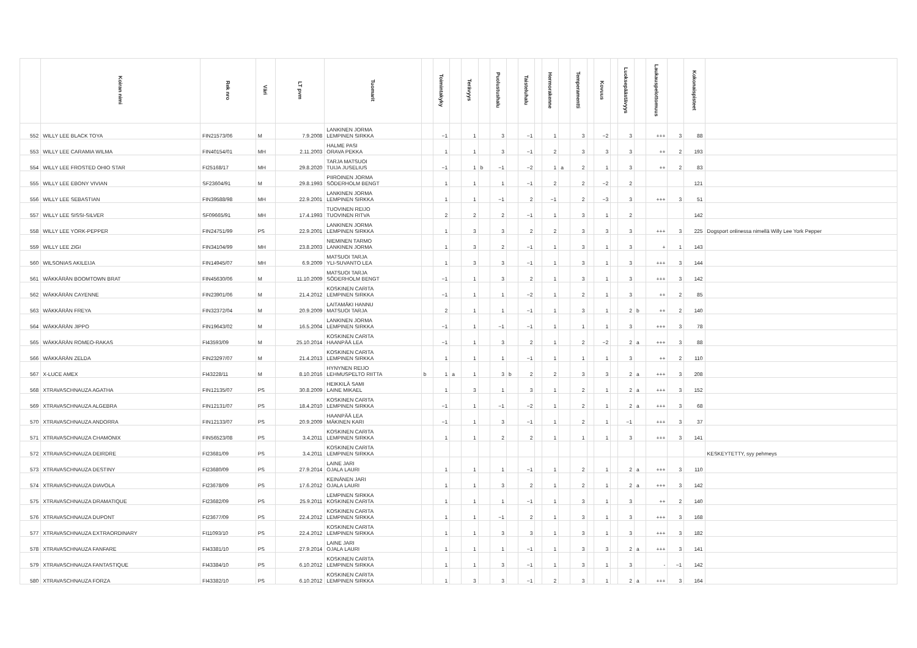| | Koiran nimi | Rek nro | Väri | LT pvm | Tuomarit | | Toimintakyky | | Terävyys | | Puolustushalu | | Taisteluhalu | | Hermorakenne | | Temperamentti | | Kovuus | | Luoksepäästävyys | | Laukauspelottomuus | | Kokonaispisteet | |
| --- | --- | --- | --- | --- | --- | --- | --- | --- | --- | --- | --- | --- | --- | --- | --- | --- | --- | --- | --- | --- | --- | --- | --- | --- | --- | --- |
| 552 | WILLY LEE BLACK TOYA | FIN21573/06 | M | 7.9.2008 | LANKINEN JORMA LEMPINEN SIRKKA | | −1 | | 1 | | 3 | | −1 | | 1 | | 3 | | −2 | | 3 | | +++ | 3 | 88 | |
| 553 | WILLY LEE CARAMIA WILMA | FIN40154/01 | MH | 2.11.2003 | HALME PASI ORAVA PEKKA | | 1 | | 1 | | 3 | | −1 | | 2 | | 3 | | 3 | | 3 | | ++ | 2 | 193 | |
| 554 | WILLY LEE FROSTED OHIO STAR | FI25168/17 | MH | 29.8.2020 | TARJA MATSUOI TUIJA JUSELIUS | | −1 | | 1 | b | −1 | | −2 | | 1 | a | 2 | | 1 | | 3 | | ++ | 2 | 83 | |
| 555 | WILLY LEE EBONY VIVIAN | SF23604/91 | M | 29.8.1993 | PIIROINEN JORMA SÖDERHOLM BENGT | | 1 | | 1 | | 1 | | −1 | | 2 | | 2 | | −2 | | 2 | | | | 121 | |
| 556 | WILLY LEE SEBASTIAN | FIN39588/98 | MH | 22.9.2001 | LANKINEN JORMA LEMPINEN SIRKKA | | 1 | | 1 | | −1 | | 2 | | −1 | | 2 | | −3 | | 3 | | +++ | 3 | 51 | |
| 557 | WILLY LEE SISSI-SILVER | SF09665/91 | MH | 17.4.1993 | TUOVINEN REIJO TUOVINEN RITVA | | 2 | | 2 | | 2 | | −1 | | 1 | | 3 | | 1 | | 2 | | | | 142 | |
| 558 | WILLY LEE YORK-PEPPER | FIN24751/99 | PS | 22.9.2001 | LANKINEN JORMA LEMPINEN SIRKKA | | 1 | | 3 | | 3 | | 2 | | 2 | | 3 | | 3 | | 3 | | +++ | 3 | 225 | Dogsport onlinessa nimellä Willy Lee York Pepper |
| 559 | WILLY LEE ZIGI | FIN34104/99 | MH | 23.8.2003 | NIEMINEN TARMO LANKINEN JORMA | | 1 | | 3 | | 2 | | −1 | | 1 | | 3 | | 1 | | 3 | | + | 1 | 143 | |
| 560 | WILSONIAS AKILEIJA | FIN14945/07 | MH | 6.9.2009 | MATSUOI TARJA YLI-SUVANTO LEA | | 1 | | 3 | | 3 | | −1 | | 1 | | 3 | | 1 | | 3 | | +++ | 3 | 144 | |
| 561 | WÄKKÄRÄN BOOMTOWN BRAT | FIN45630/06 | M | 11.10.2009 | MATSUOI TARJA SÖDERHOLM BENGT | | −1 | | 1 | | 3 | | 2 | | 1 | | 3 | | 1 | | 3 | | +++ | 3 | 142 | |
| 562 | WÄKKÄRÄN CAYENNE | FIN23901/06 | M | 21.4.2012 | KOSKINEN CARITA LEMPINEN SIRKKA | | −1 | | 1 | | 1 | | −2 | | 1 | | 2 | | 1 | | 3 | | ++ | 2 | 85 | |
| 563 | WÄKKÄRÄN FREYA | FIN32372/04 | M | 20.9.2009 | LAITAMÄKI HANNU MATSUOI TARJA | | 2 | | 1 | | 1 | | −1 | | 1 | | 3 | | 1 | | 2 | b | ++ | 2 | 140 | |
| 564 | WÄKKÄRÄN JIPPO | FIN19643/02 | M | 16.5.2004 | LANKINEN JORMA LEMPINEN SIRKKA | | −1 | | 1 | | −1 | | −1 | | 1 | | 1 | | 1 | | 3 | | +++ | 3 | 78 | |
| 565 | WÄKKÄRÄN ROMEO-RAKAS | FI43593/09 | M | 25.10.2014 | KOSKINEN CARITA HAANPÄÄ LEA | | −1 | | 1 | | 3 | | 2 | | 1 | | 2 | | −2 | | 2 | a | +++ | 3 | 88 | |
| 566 | WÄKKÄRÄN ZELDA | FIN23297/07 | M | 21.4.2013 | KOSKINEN CARITA LEMPINEN SIRKKA | | 1 | | 1 | | 1 | | −1 | | 1 | | 1 | | 1 | | 3 | | ++ | 2 | 110 | |
| 567 | X-LUCE AMEX | FI43228/11 | M | 8.10.2016 | HYNYNEN REIJO LEHMUSPELTO RIITTA | b | 1 | a | 1 | | 3 | b | 2 | | 2 | | 3 | | 3 | | 2 | a | +++ | 3 | 208 | |
| 568 | XTRAVASCHNAUZA AGATHA | FIN12135/07 | PS | 30.8.2009 | HEIKKILÄ SAMI LAINE MIKAEL | | 1 | | 3 | | 1 | | 3 | | 1 | | 2 | | 1 | | 2 | a | +++ | 3 | 152 | |
| 569 | XTRAVASCHNAUZA ALGEBRA | FIN12131/07 | PS | 18.4.2010 | KOSKINEN CARITA LEMPINEN SIRKKA | | −1 | | 1 | | −1 | | −2 | | 1 | | 2 | | 1 | | 2 | a | +++ | 3 | 68 | |
| 570 | XTRAVASCHNAUZA ANDORRA | FIN12133/07 | PS | 20.9.2009 | HAANPÄÄ LEA MÄKINEN KARI | | −1 | | 1 | | 3 | | −1 | | 1 | | 2 | | 1 | | −1 | | +++ | 3 | 37 | |
| 571 | XTRAVASCHNAUZA CHAMONIX | FIN56523/08 | PS | 3.4.2011 | KOSKINEN CARITA LEMPINEN SIRKKA | | 1 | | 1 | | 2 | | 2 | | 1 | | 1 | | 1 | | 3 | | +++ | 3 | 141 | |
| 572 | XTRAVASCHNAUZA DEIRDRE | FI23681/09 | PS | 3.4.2011 | KOSKINEN CARITA LEMPINEN SIRKKA | | | | | | | | | | | | | | | | | | | | | KESKEYTETTY, syy pehmeys |
| 573 | XTRAVASCHNAUZA DESTINY | FI23680/09 | PS | 27.9.2014 | LAINE JARI OJALA LAURI | | 1 | | 1 | | 1 | | −1 | | 1 | | 2 | | 1 | | 2 | a | +++ | 3 | 110 | |
| 574 | XTRAVASCHNAUZA DIAVOLA | FI23678/09 | PS | 17.6.2012 | KEINÄNEN JARI OJALA LAURI | | 1 | | 1 | | 3 | | 2 | | 1 | | 2 | | 1 | | 2 | a | +++ | 3 | 142 | |
| 575 | XTRAVASCHNAUZA DRAMATIQUE | FI23682/09 | PS | 25.9.2011 | LEMPINEN SIRKKA KOSKINEN CARITA | | 1 | | 1 | | 1 | | −1 | | 1 | | 3 | | 1 | | 3 | | ++ | 2 | 140 | |
| 576 | XTRAVASCHNAUZA DUPONT | FI23677/09 | PS | 22.4.2012 | KOSKINEN CARITA LEMPINEN SIRKKA | | 1 | | 1 | | −1 | | 2 | | 1 | | 3 | | 1 | | 3 | | +++ | 3 | 168 | |
| 577 | XTRAVASCHNAUZA EXTRAORDINARY | FI11093/10 | PS | 22.4.2012 | KOSKINEN CARITA LEMPINEN SIRKKA | | 1 | | 1 | | 3 | | 3 | | 1 | | 3 | | 1 | | 3 | | +++ | 3 | 182 | |
| 578 | XTRAVASCHNAUZA FANFARE | FI43381/10 | PS | 27.9.2014 | LAINE JARI OJALA LAURI | | 1 | | 1 | | 1 | | −1 | | 1 | | 3 | | 3 | | 2 | a | +++ | 3 | 141 | |
| 579 | XTRAVASCHNAUZA FANTASTIQUE | FI43384/10 | PS | 6.10.2012 | KOSKINEN CARITA LEMPINEN SIRKKA | | 1 | | 1 | | 3 | | −1 | | 1 | | 3 | | 1 | | 3 | | - | −1 | 142 | |
| 580 | XTRAVASCHNAUZA FORZA | FI43382/10 | PS | 6.10.2012 | KOSKINEN CARITA LEMPINEN SIRKKA | | 1 | | 3 | | 3 | | −1 | | 2 | | 3 | | 1 | | 2 | a | +++ | 3 | 164 | |